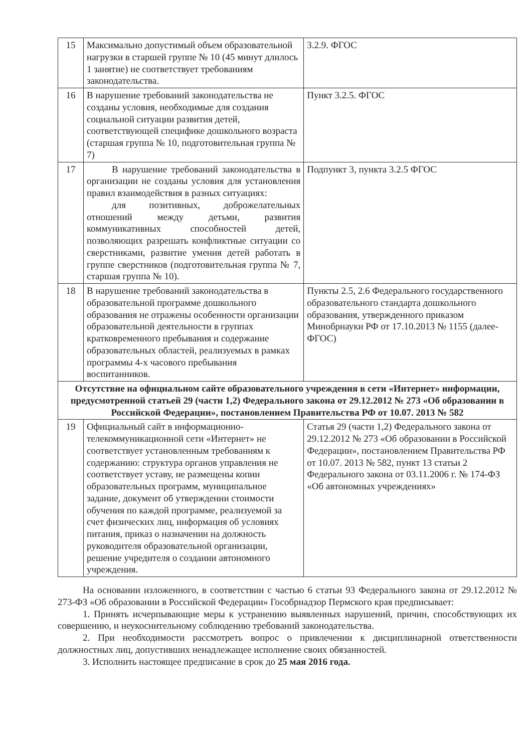| 15 | Максимально допустимый объем образовательной нагрузки в старшей группе № 10 (45 минут длилось 1 занятие) не соответствует требованиям законодательства. | 3.2.9. ФГОС |
| 16 | В нарушение требований законодательства не созданы условия, необходимые для создания социальной ситуации развития детей, соответствующей специфике дошкольного возраста (старшая группа № 10, подготовительная группа № 7) | Пункт 3.2.5. ФГОС |
| 17 | В нарушение требований законодательства в организации не созданы условия для установления правил взаимодействия в разных ситуациях: для позитивных, доброжелательных отношений между детьми, развития коммуникативных способностей детей, позволяющих разрешать конфликтные ситуации со сверстниками, развитие умения детей работать в группе сверстников (подготовительная группа № 7, старшая группа № 10). | Подпункт 3, пункта 3.2.5 ФГОС |
| 18 | В нарушение требований законодательства в образовательной программе дошкольного образования не отражены особенности организации образовательной деятельности в группах кратковременного пребывания и содержание образовательных областей, реализуемых в рамках программы 4-х часового пребывания воспитанников. | Пункты 2.5, 2.6 Федерального государственного образовательного стандарта дошкольного образования, утвержденного приказом Минобрнауки РФ от 17.10.2013 № 1155 (далее-ФГОС) |
| Отсутствие на официальном сайте образовательного учреждения в сети «Интернет» информации, предусмотренной статьей 29 (части 1,2) Федерального закона от 29.12.2012 № 273 «Об образовании в Российской Федерации», постановлением Правительства РФ от 10.07. 2013 № 582 | | |
| 19 | Официальный сайт в информационно-телекоммуникационной сети «Интернет» не соответствует установленным требованиям к содержанию: структура органов управления не соответствует уставу, не размещены копии образовательных программ, муниципальное задание, документ об утверждении стоимости обучения по каждой программе, реализуемой за счет физических лиц, информация об условиях питания, приказ о назначении на должность руководителя образовательной организации, решение учредителя о создании автономного учреждения. | Статья 29 (части 1,2) Федерального закона от 29.12.2012 № 273 «Об образовании в Российской Федерации», постановлением Правительства РФ от 10.07. 2013 № 582, пункт 13 статьи 2 Федерального закона от 03.11.2006 г. № 174-ФЗ «Об автономных учреждениях» |
На основании изложенного, в соответствии с частью 6 статьи 93 Федерального закона от 29.12.2012 № 273-ФЗ «Об образовании в Российской Федерации» Гособрнадзор Пермского края предписывает:
1. Принять исчерпывающие меры к устранению выявленных нарушений, причин, способствующих их совершению, и неукоснительному соблюдению требований законодательства.
2. При необходимости рассмотреть вопрос о привлечении к дисциплинарной ответственности должностных лиц, допустивших ненадлежащее исполнение своих обязанностей.
3. Исполнить настоящее предписание в срок до 25 мая 2016 года.